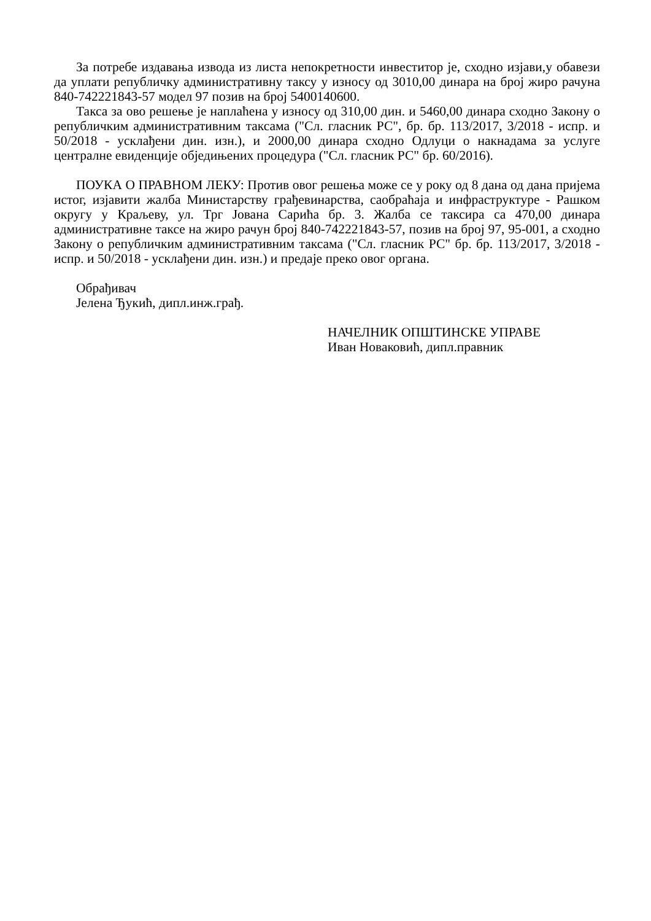За потребе издавања извода из листа непокретности инвеститор је, сходно изјави,у обавези да уплати републичку административну таксу у износу од 3010,00 динара на број жиро рачуна 840-742221843-57 модел 97 позив на број 5400140600.
Такса за ово решење је наплаћена у износу од 310,00 дин. и 5460,00 динара сходно Закону о републичким административним таксама ("Сл. гласник РС", бр. бр. 113/2017, 3/2018 - испр. и 50/2018 - усклађени дин. изн.), и 2000,00 динара сходно Одлуци о накнадама за услуге централне евиденције обједињених процедура ("Сл. гласник РС" бр. 60/2016).
ПОУКА О ПРАВНОМ ЛЕКУ: Против овог решења може се у року од 8 дана од дана пријема истог, изјавити жалба Министарству грађевинарства, саобраћаја и инфраструктуре - Рашком округу у Краљеву, ул. Трг Јована Сарића бр. 3. Жалба се таксира са 470,00 динара административне таксе на жиро рачун број 840-742221843-57, позив на број 97, 95-001, а сходно Закону о републичким административним таксама ("Сл. гласник РС" бр. бр. 113/2017, 3/2018 - испр. и 50/2018 - усклађени дин. изн.) и предаје преко овог органа.
Обрађивач
Јелена Ђукић, дипл.инж.грађ.
НАЧЕЛНИК ОПШТИНСКЕ УПРАВЕ
Иван Новаковић, дипл.правник